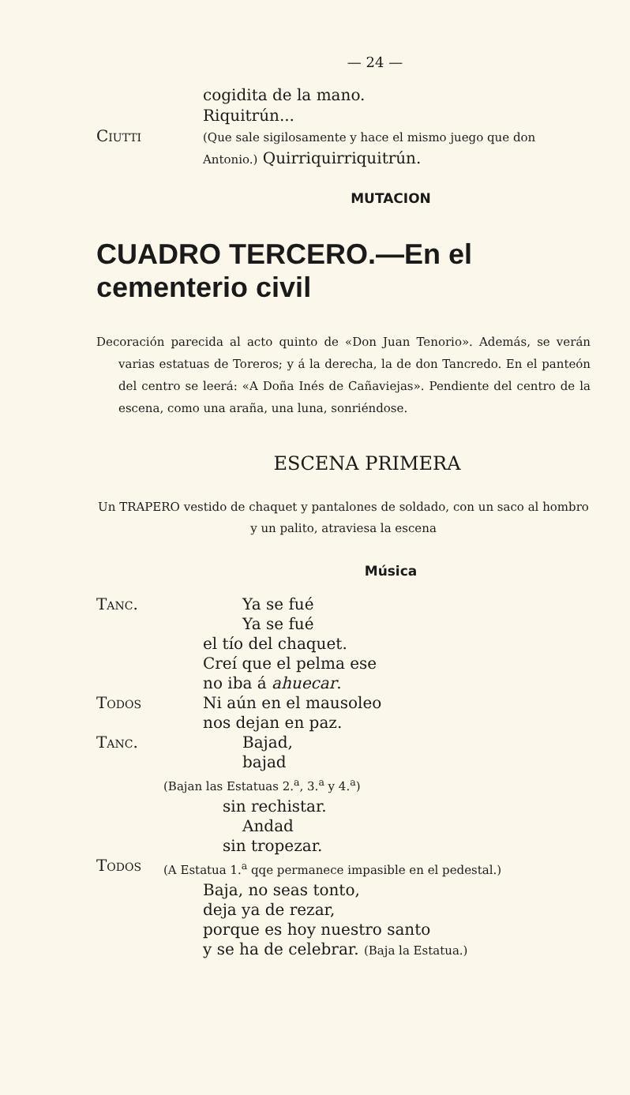— 24 —
cogidita de la mano.
Riquitrún...
Ciutti
(Que sale sigilosamente y hace el mismo juego que don Antonio.) Quirriquirriquitrún.
MUTACION
CUADRO TERCERO.—En el cementerio civil
Decoración parecida al acto quinto de «Don Juan Tenorio». Además, se verán varias estatuas de Toreros; y á la derecha, la de don Tancredo. En el panteón del centro se leerá: «A Doña Inés de Cañaviejas». Pendiente del centro de la escena, como una araña, una luna, sonriéndose.
ESCENA PRIMERA
Un TRAPERO vestido de chaquet y pantalones de soldado, con un saco al hombro y un palito, atraviesa la escena
Música
Tanc. Ya se fué
Ya se fué
el tío del chaquet.
Creí que el pelma ese
no iba á ahuecar.
Todos Ni aún en el mausoleo
nos dejan en paz.
Tanc. Bajad,
bajad
(Bajan las Estatuas 2.<sup>a</sup>, 3.<sup>a</sup> y 4.<sup>a</sup>)
sin rechistar.
Andad
sin tropezar.
Todos
(A Estatua 1.<sup>a</sup> qqe permanece impasible en el pedestal.)
Baja, no seas tonto,
deja ya de rezar,
porque es hoy nuestro santo
y se ha de celebrar. (Baja la Estatua.)